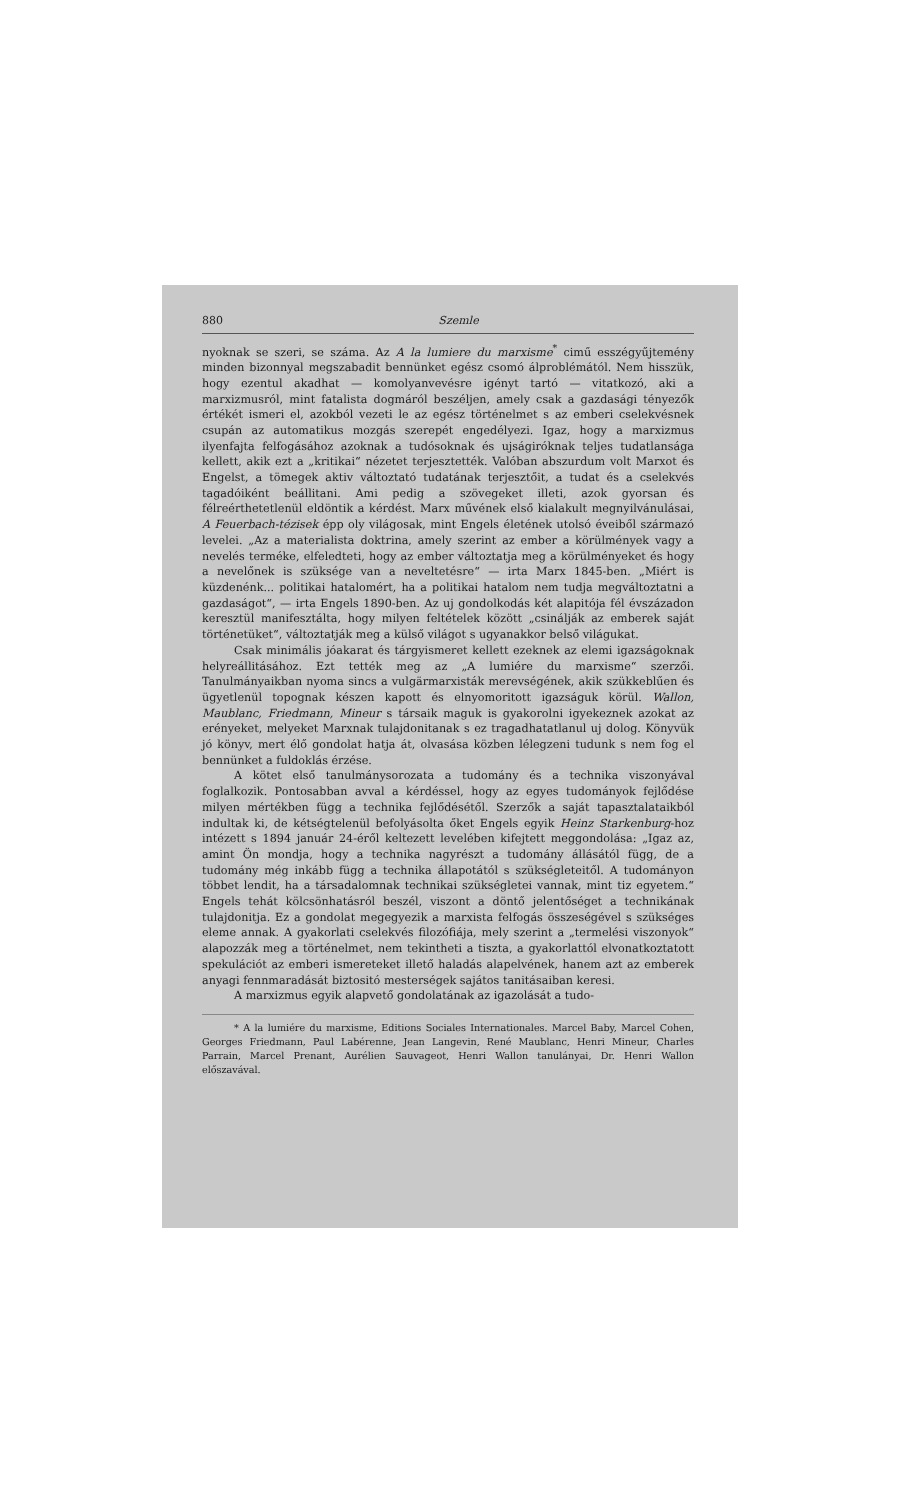880 Szemle
nyoknak se szeri, se száma. Az A la lumiere du marxisme<sup>*</sup> cimű esszégyűjtemény minden bizonnyal megszabadit bennünket egész csomó álproblémától. Nem hisszük, hogy ezentul akadhat — komolyanvevésre igényt tartó — vitatkozó, aki a marxizmusról, mint fatalista dogmáról beszéljen, amely csak a gazdasági tényezők értékét ismeri el, azokból vezeti le az egész történelmet s az emberi cselekvésnek csupán az automatikus mozgás szerepét engedélyezi. Igaz, hogy a marxizmus ilyenfajta felfogásához azoknak a tudósoknak és ujságiróknak teljes tudatlansága kellett, akik ezt a „kritikai“ nézetet terjesztették. Valóban abszurdum volt Marxot és Engelst, a tömegek aktiv változtató tudatának terjesztőit, a tudat és a cselekvés tagadóiként beállitani. Ami pedig a szövegeket illeti, azok gyorsan és félreérthetetlenül eldöntik a kérdést. Marx művének első kialakult megnyilvánulásai, A Feuerbach-tézisek épp oly világosak, mint Engels életének utolsó éveiből származó levelei. „Az a materialista doktrina, amely szerint az ember a körülmények vagy a nevelés terméke, elfeledteti, hogy az ember változtatja meg a körülményeket és hogy a nevelőnek is szüksége van a neveltetésre“ — irta Marx 1845-ben. „Miért is küzdenénk... politikai hatalomért, ha a politikai hatalom nem tudja megváltoztatni a gazdaságot“, — irta Engels 1890-ben. Az uj gondolkodás két alapitója fél évszázadon keresztül manifesztálta, hogy milyen feltételek között „csinálják az emberek saját történetüket“, változtatják meg a külső világot s ugyanakkor belső világukat.
Csak minimális jóakarat és tárgyismeret kellett ezeknek az elemi igazságoknak helyreállitásához. Ezt tették meg az „A lumiére du marxisme“ szerzői. Tanulmányaikban nyoma sincs a vulgärmarxisták merevségének, akik szükkeblűen és ügyetlenül topognak készen kapott és elnyomoritott igazságuk körül. Wallon, Maublanc, Friedmann, Mineur s társaik maguk is gyakorolni igyekeznek azokat az erényeket, melyeket Marxnak tulajdonitanak s ez tragadhatatlanul uj dolog. Könyvük jó könyv, mert élő gondolat hatja át, olvasása közben lélegzeni tudunk s nem fog el bennünket a fuldoklás érzése.
A kötet első tanulmánysorozata a tudomány és a technika viszonyával foglalkozik. Pontosabban avval a kérdéssel, hogy az egyes tudományok fejlődése milyen mértékben függ a technika fejlődésétől. Szerzők a saját tapasztalataikból indultak ki, de kétségtelenül befolyásolta őket Engels egyik Heinz Starkenburg-hoz intézett s 1894 január 24-éről keltezett levelében kifejtett meggondolása: „Igaz az, amint Ön mondja, hogy a technika nagyrészt a tudomány állásától függ, de a tudomány még inkább függ a technika állapotától s szükségleteitől. A tudományon többet lendit, ha a társadalomnak technikai szükségletei vannak, mint tiz egyetem.“ Engels tehát kölcsönhatásról beszél, viszont a döntő jelentőséget a technikának tulajdonitja. Ez a gondolat megegyezik a marxista felfogás összeségével s szükséges eleme annak. A gyakorlati cselekvés filozófiája, mely szerint a „termelési viszonyok“ alapozzák meg a történelmet, nem tekintheti a tiszta, a gyakorlattól elvonatkoztatott spekulációt az emberi ismereteket illető haladás alapelvének, hanem azt az emberek anyagi fennmaradását biztositó mesterségek sajátos tanitásaiban keresi.
A marxizmus egyik alapvető gondolatának az igazolását a tudo-
* A la lumiére du marxisme, Editions Sociales Internationales. Marcel Baby, Marcel Cohen, Georges Friedmann, Paul Labérenne, Jean Langevin, René Maublanc, Henri Mineur, Charles Parrain, Marcel Prenant, Aurélien Sauvageot, Henri Wallon tanulányai, Dr. Henri Wallon előszavával.